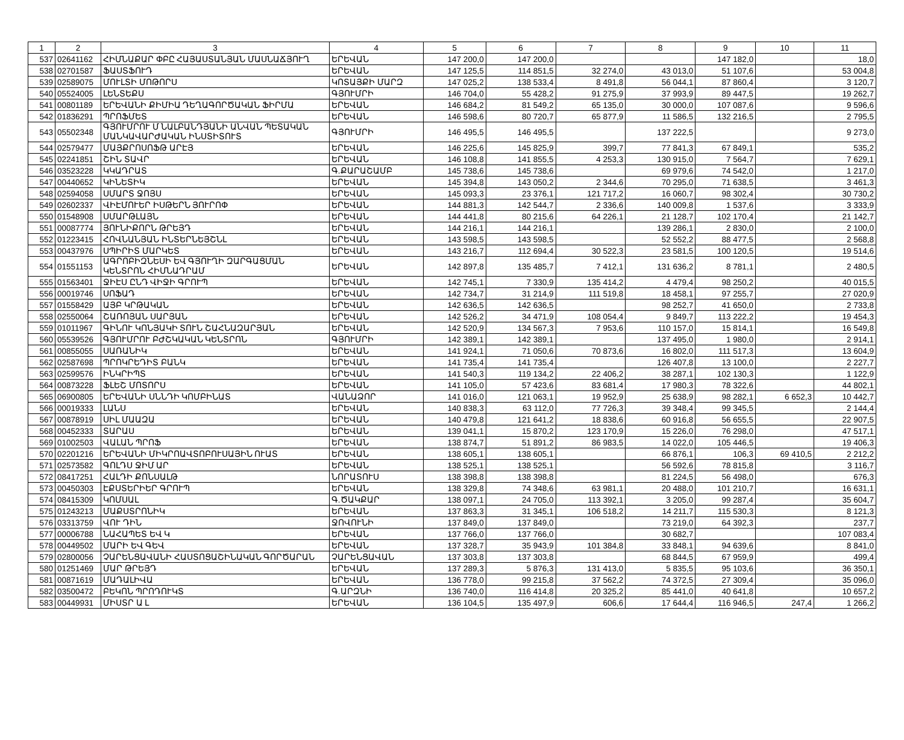| 1 | 2 | 3 | 4 | 5 | 6 | 7 | 8 | 9 | 10 | 11 |
| 537 | 02641162 | ՀԻՄՆԱՔԱՐ ՓԲԸ ՀԱՅԱՍՏԱՆՅԱՆ ՄԱՍՆԱՃՅՈՒՂ | ԵՐԵՎԱՆ | 147 200,0 | 147 200,0 | | | 147 182,0 | | 18,0 |
| 538 | 02701587 | ՖԱՍՏՖՈՒԴ | ԵՐԵՎԱՆ | 147 125,5 | 114 851,5 | 32 274,0 | 43 013,0 | 51 107,6 | | 53 004,8 |
| 539 | 02589075 | ՄՈՒԼՏԻ ՄՈԹՈՐՍ | ԿՈՏԱՅՔԻ ՄԱՐԶ | 147 025,2 | 138 533,4 | 8 491,8 | 56 044,1 | 87 860,4 | | 3 120,7 |
| 540 | 05524005 | ԼԵՆՏԵՔՍ | ԳՅՈՒՄՐԻ | 146 704,0 | 55 428,2 | 91 275,9 | 37 993,9 | 89 447,5 | | 19 262,7 |
| 541 | 00801189 | ԵՐԵՎԱՆԻ ՔԻՄԻԱ ԴԵՂԱԳՈՐԾԱԿԱՆ ՖԻՐՄԱ | ԵՐԵՎԱՆ | 146 684,2 | 81 549,2 | 65 135,0 | 30 000,0 | 107 087,6 | | 9 596,6 |
| 542 | 01836291 | ՊՐՈՖՄԵՏ | ԵՐԵՎԱՆ | 146 598,6 | 80 720,7 | 65 877,9 | 11 586,5 | 132 216,5 | | 2 795,5 |
| 543 | 05502348 | ԳՅՈՒՄՐՈՒ Մ ՆԱԼԲԱՆԴՅԱՆԻ ԱՆՎԱՆ ՊԵՏԱԿԱՆ ՄԱՆԿԱՎԱՐԺԱԿԱՆ ԻՆՍՏԻՏՈՒՏ | ԳՅՈՒՄՐԻ | 146 495,5 | 146 495,5 | | 137 222,5 | | | 9 273,0 |
| 544 | 02579477 | ՄԱՅՔՐՈՍՈՖԹ ԱՐԷՅ | ԵՐԵՎԱՆ | 146 225,6 | 145 825,9 | 399,7 | 77 841,3 | 67 849,1 | | 535,2 |
| 545 | 02241851 | ՇԻՆ ՏԱՎՐ | ԵՐԵՎԱՆ | 146 108,8 | 141 855,5 | 4 253,3 | 130 915,0 | 7 564,7 | | 7 629,1 |
| 546 | 03523228 | ԿԿԱԴՐԱՏ | Գ.ՔԱՐԱՇԱՄԲ | 145 738,6 | 145 738,6 | | 69 979,6 | 74 542,0 | | 1 217,0 |
| 547 | 00440652 | ԿԻՆԵՏԻԿ | ԵՐԵՎԱՆ | 145 394,8 | 143 050,2 | 2 344,6 | 70 295,0 | 71 638,5 | | 3 461,3 |
| 548 | 02594058 | ՍՄԱՐՏ ՋՈՅՍ | ԵՐԵՎԱՆ | 145 093,3 | 23 376,1 | 121 717,2 | 16 060,7 | 98 302,4 | | 30 730,2 |
| 549 | 02602337 | ՎԻԷՄՈՒԵՐ ԻՍԹԵՐՆ ՅՈՒՐՈՓ | ԵՐԵՎԱՆ | 144 881,3 | 142 544,7 | 2 336,6 | 140 009,8 | 1 537,6 | | 3 333,9 |
| 550 | 01548908 | ՍՄԱՐԹԼԱՅՆ | ԵՐԵՎԱՆ | 144 441,8 | 80 215,6 | 64 226,1 | 21 128,7 | 102 170,4 | | 21 142,7 |
| 551 | 00087774 | ՅՈՒՆԻՔՈՐՆ ԹՐԵՅԴ | ԵՐԵՎԱՆ | 144 216,1 | 144 216,1 | | 139 286,1 | 2 830,0 | | 2 100,0 |
| 552 | 01223415 | ՀՈՎՆԱՆՅԱՆ ԻՆՏԵՐՆԵՅՇՆԼ | ԵՐԵՎԱՆ | 143 598,5 | 143 598,5 | | 52 552,2 | 88 477,5 | | 2 568,8 |
| 553 | 00437976 | ՍՊԻՐԻՏ ՄԱՐԿԵՏ | ԵՐԵՎԱՆ | 143 216,7 | 112 694,4 | 30 522,3 | 23 581,5 | 100 120,5 | | 19 514,6 |
| 554 | 01551153 | ԱԳՐՈԲԻԶՆԵՍԻ ԵՎ ԳՅՈՒՂԻ ԶԱՐԳԱՑՄԱՆ ԿԵՆՏՐՈՆ ՀԻՄՆԱԴՐԱՄ | ԵՐԵՎԱՆ | 142 897,8 | 135 485,7 | 7 412,1 | 131 636,2 | 8 781,1 | | 2 480,5 |
| 555 | 01563401 | ՋԻԷՍ ԸՆԴ ՎԻՋԻ ԳՐՈՒՊ | ԵՐԵՎԱՆ | 142 745,1 | 7 330,9 | 135 414,2 | 4 479,4 | 98 250,2 | | 40 015,5 |
| 556 | 00019746 | ՍՈՖԱԴ | ԵՐԵՎԱՆ | 142 734,7 | 31 214,9 | 111 519,8 | 18 458,1 | 97 255,7 | | 27 020,9 |
| 557 | 01558429 | ԱՅԲ ԿՐԹԱԿԱՆ | ԵՐԵՎԱՆ | 142 636,5 | 142 636,5 | | 98 252,7 | 41 650,0 | | 2 733,8 |
| 558 | 02550064 | ՇԱՌՈՅԱՆ ՍԱՐՅԱՆ | ԵՐԵՎԱՆ | 142 526,2 | 34 471,9 | 108 054,4 | 9 849,7 | 113 222,2 | | 19 454,3 |
| 559 | 01011967 | ԳԻՆՈՒ ԿՈՆՅԱԿԻ ՏՈՒՆ ՇԱՀՆԱԶԱՐՅԱՆ | ԵՐԵՎԱՆ | 142 520,9 | 134 567,3 | 7 953,6 | 110 157,0 | 15 814,1 | | 16 549,8 |
| 560 | 05539526 | ԳՅՈՒՄՐՈՒ ԲԺՇԿԱԿԱՆ ԿԵՆՏՐՈՆ | ԳՅՈՒՄՐԻ | 142 389,1 | 142 389,1 | | 137 495,0 | 1 980,0 | | 2 914,1 |
| 561 | 00855055 | ՍԱՌԱՆԻԿ | ԵՐԵՎԱՆ | 141 924,1 | 71 050,6 | 70 873,6 | 16 802,0 | 111 517,3 | | 13 604,9 |
| 562 | 02587698 | ՊՐՈԿՐԵԴԻՏ ԲԱՆԿ | ԵՐԵՎԱՆ | 141 735,4 | 141 735,4 | | 126 407,8 | 13 100,0 | | 2 227,7 |
| 563 | 02599576 | ԻՆԿՐԻՊՏ | ԵՐԵՎԱՆ | 141 540,3 | 119 134,2 | 22 406,2 | 38 287,1 | 102 130,3 | | 1 122,9 |
| 564 | 00873228 | ՖԼԵՇ ՄՈՏՈՐՍ | ԵՐԵՎԱՆ | 141 105,0 | 57 423,6 | 83 681,4 | 17 980,3 | 78 322,6 | | 44 802,1 |
| 565 | 06900805 | ԵՐԵՎԱՆԻ ՍՆՆԴԻ ԿՈՄԲԻՆԱՏ | ՎԱՆԱՁՈՐ | 141 016,0 | 121 063,1 | 19 952,9 | 25 638,9 | 98 282,1 | 6 652,3 | 10 442,7 |
| 566 | 00019333 | ԼԱՆՍ | ԵՐԵՎԱՆ | 140 838,3 | 63 112,0 | 77 726,3 | 39 348,4 | 99 345,5 | | 2 144,4 |
| 567 | 00878919 | ՍԻԼ ՄԱԱԶԱ | ԵՐԵՎԱՆ | 140 479,8 | 121 641,2 | 18 838,6 | 60 916,8 | 56 655,5 | | 22 907,5 |
| 568 | 00452333 | ՏԱՐԱՍ | ԵՐԵՎԱՆ | 139 041,1 | 15 870,2 | 123 170,9 | 15 226,0 | 76 298,0 | | 47 517,1 |
| 569 | 01002503 | ՎԱԼԱՆ ՊՐՈՖ | ԵՐԵՎԱՆ | 138 874,7 | 51 891,2 | 86 983,5 | 14 022,0 | 105 446,5 | | 19 406,3 |
| 570 | 02201216 | ԵՐԵՎԱՆԻ ՄԻԿՐՈԱՎՏՈԲՈՒՍԱՅԻՆ ՈՒԱՏ | ԵՐԵՎԱՆ | 138 605,1 | 138 605,1 | | 66 876,1 | 106,3 | 69 410,5 | 2 212,2 |
| 571 | 02573582 | ԳՈԼԴՍ ՋԻՄ ԱՐ | ԵՐԵՎԱՆ | 138 525,1 | 138 525,1 | | 56 592,6 | 78 815,8 | | 3 116,7 |
| 572 | 08417251 | ՀԱԼԴԻ ՔՈՆՍԱԼԹ | ՆՈՐԱՏՈՒՍ | 138 398,8 | 138 398,8 | | 81 224,5 | 56 498,0 | | 676,3 |
| 573 | 00450303 | ԷՔՍՏԵՐԻԵՐ ԳՐՈՒՊ | ԵՐԵՎԱՆ | 138 329,8 | 74 348,6 | 63 981,1 | 20 488,0 | 101 210,7 | | 16 631,1 |
| 574 | 08415309 | ԿՈՄՍԱԼ | Գ.ԾԱԿՔԱՐ | 138 097,1 | 24 705,0 | 113 392,1 | 3 205,0 | 99 287,4 | | 35 604,7 |
| 575 | 01243213 | ՄԱՔՍՏՐՈՆԻԿ | ԵՐԵՎԱՆ | 137 863,3 | 31 345,1 | 106 518,2 | 14 211,7 | 115 530,3 | | 8 121,3 |
| 576 | 03313759 | ՎՈՒ ԴԻՆ | ՋՈՎՈՒՆԻ | 137 849,0 | 137 849,0 | | 73 219,0 | 64 392,3 | | 237,7 |
| 577 | 00006788 | ՆԱՀԱՊԵՏ ԵՎ Կ | ԵՐԵՎԱՆ | 137 766,0 | 137 766,0 | | 30 682,7 | | | 107 083,4 |
| 578 | 00449502 | ՄԱՐԻ ԵՎ ԳԵՎ | ԵՐԵՎԱՆ | 137 328,7 | 35 943,9 | 101 384,8 | 33 848,1 | 94 639,6 | | 8 841,0 |
| 579 | 02800056 | ՉԱՐԵՆՑԱՎԱՆԻ ՀԱՍՏՈՑԱՇԻՆԱԿԱՆ ԳՈՐԾԱՐԱՆ | ՉԱՐԵՆՑԱՎԱՆ | 137 303,8 | 137 303,8 | | 68 844,5 | 67 959,9 | | 499,4 |
| 580 | 01251469 | ՄԱՐ ԹՐԵՅԴ | ԵՐԵՎԱՆ | 137 289,3 | 5 876,3 | 131 413,0 | 5 835,5 | 95 103,6 | | 36 350,1 |
| 581 | 00871619 | ՄԱԴԱԼԻՎԱ | ԵՐԵՎԱՆ | 136 778,0 | 99 215,8 | 37 562,2 | 74 372,5 | 27 309,4 | | 35 096,0 |
| 582 | 03500472 | ԲԵԿՈՆ ՊՐՈԴՈՒԿՏ | Գ.ԱՐԶՆԻ | 136 740,0 | 116 414,8 | 20 325,2 | 85 441,0 | 40 641,8 | | 10 657,2 |
| 583 | 00449931 | ՄԻՍՏՐ Ա Լ | ԵՐԵՎԱՆ | 136 104,5 | 135 497,9 | 606,6 | 17 644,4 | 116 946,5 | 247,4 | 1 266,2 |